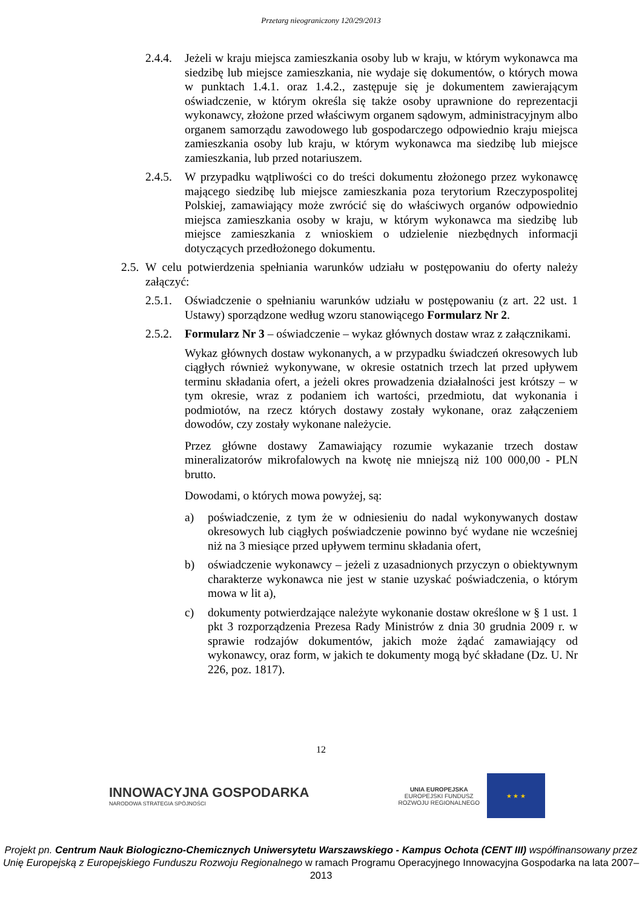Przetarg nieograniczony 120/29/2013
2.4.4. Jeżeli w kraju miejsca zamieszkania osoby lub w kraju, w którym wykonawca ma siedzibę lub miejsce zamieszkania, nie wydaje się dokumentów, o których mowa w punktach 1.4.1. oraz 1.4.2., zastępuje się je dokumentem zawierającym oświadczenie, w którym określa się także osoby uprawnione do reprezentacji wykonawcy, złożone przed właściwym organem sądowym, administracyjnym albo organem samorządu zawodowego lub gospodarczego odpowiednio kraju miejsca zamieszkania osoby lub kraju, w którym wykonawca ma siedzibę lub miejsce zamieszkania, lub przed notariuszem.
2.4.5. W przypadku wątpliwości co do treści dokumentu złożonego przez wykonawcę mającego siedzibę lub miejsce zamieszkania poza terytorium Rzeczypospolitej Polskiej, zamawiający może zwrócić się do właściwych organów odpowiednio miejsca zamieszkania osoby w kraju, w którym wykonawca ma siedzibę lub miejsce zamieszkania z wnioskiem o udzielenie niezbędnych informacji dotyczących przedłożonego dokumentu.
2.5. W celu potwierdzenia spełniania warunków udziału w postępowaniu do oferty należy załączyć:
2.5.1. Oświadczenie o spełnianiu warunków udziału w postępowaniu (z art. 22 ust. 1 Ustawy) sporządzone według wzoru stanowiącego Formularz Nr 2.
2.5.2. Formularz Nr 3 – oświadczenie – wykaz głównych dostaw wraz z załącznikami.
Wykaz głównych dostaw wykonanych, a w przypadku świadczeń okresowych lub ciągłych również wykonywane, w okresie ostatnich trzech lat przed upływem terminu składania ofert, a jeżeli okres prowadzenia działalności jest krótszy – w tym okresie, wraz z podaniem ich wartości, przedmiotu, dat wykonania i podmiotów, na rzecz których dostawy zostały wykonane, oraz załączeniem dowodów, czy zostały wykonane należycie.
Przez główne dostawy Zamawiający rozumie wykazanie trzech dostaw mineralizatorów mikrofalowych na kwotę nie mniejszą niż 100 000,00 - PLN brutto.
Dowodami, o których mowa powyżej, są:
a) poświadczenie, z tym że w odniesieniu do nadal wykonywanych dostaw okresowych lub ciągłych poświadczenie powinno być wydane nie wcześniej niż na 3 miesiące przed upływem terminu składania ofert,
b) oświadczenie wykonawcy – jeżeli z uzasadnionych przyczyn o obiektywnym charakterze wykonawca nie jest w stanie uzyskać poświadczenia, o którym mowa w lit a),
c) dokumenty potwierdzające należyte wykonanie dostaw określone w § 1 ust. 1 pkt 3 rozporządzenia Prezesa Rady Ministrów z dnia 30 grudnia 2009 r. w sprawie rodzajów dokumentów, jakich może żądać zamawiający od wykonawcy, oraz form, w jakich te dokumenty mogą być składane (Dz. U. Nr 226, poz. 1817).
12
INNOWACYJNA GOSPODARKA
NARODOWA STRATEGIA SPÓJNOŚCI
UNIA EUROPEJSKA
EUROPEJSKI FUNDUSZ
ROZWOJU REGIONALNEGO
★ ★ ★
Projekt pn. Centrum Nauk Biologiczno-Chemicznych Uniwersytetu Warszawskiego - Kampus Ochota (CENT III) współfinansowany przez Unię Europejską z Europejskiego Funduszu Rozwoju Regionalnego w ramach Programu Operacyjnego Innowacyjna Gospodarka na lata 2007–2013